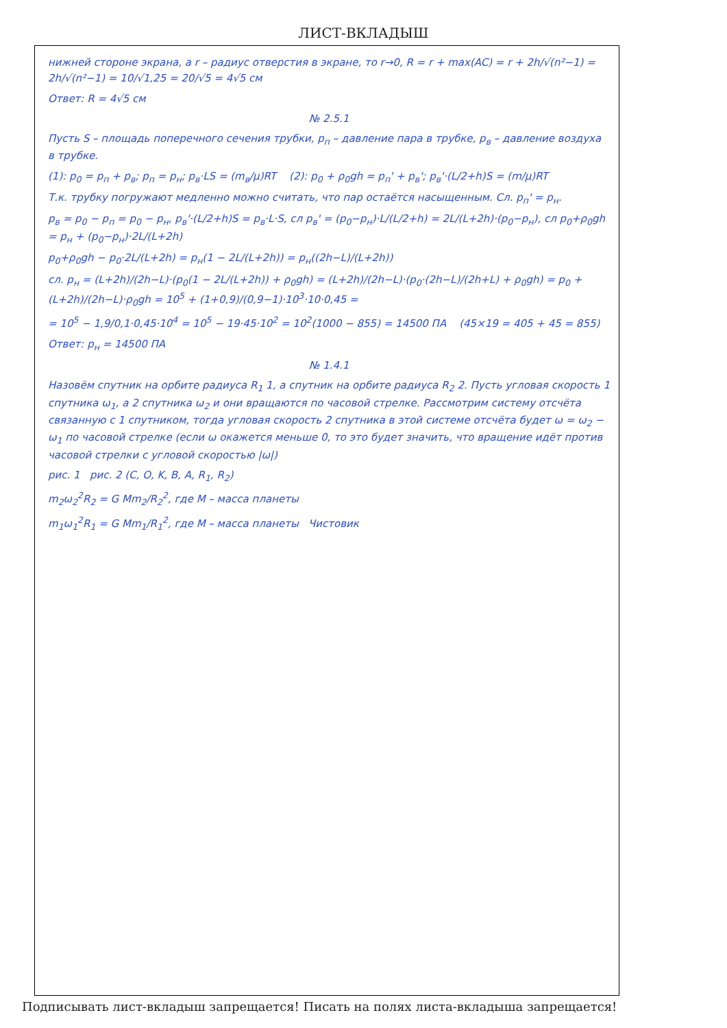ЛИСТ-ВКЛАДЫШ
нижней стороне экрана, а r – радиус отверстия в экране, то r→0, R = r + max(AC) = r + 2h/√(n²−1) = 2h/√(n²−1) = 10/√1,25 = 20/√5 = 4√5 см
Ответ: R = 4√5 см
№ 2.5.1
Пусть S – площадь поперечного сечения трубки, p<sub>п</sub> – давление пара в трубке, p<sub>в</sub> – давление воздуха в трубке.
(1): p<sub>0</sub> = p<sub>п</sub> + p<sub>в</sub>; p<sub>п</sub> = p<sub>н</sub>; p<sub>в</sub>·LS = (m<sub>в</sub>/μ)RT (2): p<sub>0</sub> + ρ<sub>0</sub>gh = p<sub>п</sub>' + p<sub>в</sub>'; p<sub>в</sub>'·(L/2+h)S = (m/μ)RT
Т.к. трубку погружают медленно можно считать, что пар остаётся насыщенным. Сл. p<sub>п</sub>' = p<sub>н</sub>.
p<sub>в</sub> = p<sub>0</sub> − p<sub>п</sub> = p<sub>0</sub> − p<sub>н</sub>, p<sub>в</sub>'·(L/2+h)S = p<sub>в</sub>·L·S, сл p<sub>в</sub>' = (p<sub>0</sub>−p<sub>н</sub>)·L/(L/2+h) = 2L/(L+2h)·(p<sub>0</sub>−p<sub>н</sub>), сл p<sub>0</sub>+ρ<sub>0</sub>gh = p<sub>н</sub> + (p<sub>0</sub>−p<sub>н</sub>)·2L/(L+2h)
p<sub>0</sub>+ρ<sub>0</sub>gh − p<sub>0</sub>·2L/(L+2h) = p<sub>н</sub>(1 − 2L/(L+2h)) = p<sub>н</sub>((2h−L)/(L+2h))
сл. p<sub>н</sub> = (L+2h)/(2h−L)·(p<sub>0</sub>(1 − 2L/(L+2h)) + ρ<sub>0</sub>gh) = (L+2h)/(2h−L)·(p<sub>0</sub>·(2h−L)/(2h+L) + ρ<sub>0</sub>gh) = p<sub>0</sub> + (L+2h)/(2h−L)·ρ<sub>0</sub>gh = 10<sup>5</sup> + (1+0,9)/(0,9−1)·10<sup>3</sup>·10·0,45 =
= 10<sup>5</sup> − 1,9/0,1·0,45·10<sup>4</sup> = 10<sup>5</sup> − 19·45·10<sup>2</sup> = 10<sup>2</sup>(1000 − 855) = 14500 ПА (45×19 = 405 + 45 = 855)
Ответ: p<sub>н</sub> = 14500 ПА
№ 1.4.1
Назовём спутник на орбите радиуса R<sub>1</sub> 1, а спутник на орбите радиуса R<sub>2</sub> 2. Пусть угловая скорость 1 спутника ω<sub>1</sub>, а 2 спутника ω<sub>2</sub> и они вращаются по часовой стрелке. Рассмотрим систему отсчёта связанную с 1 спутником, тогда угловая скорость 2 спутника в этой системе отсчёта будет ω = ω<sub>2</sub> − ω<sub>1</sub> по часовой стрелке (если ω окажется меньше 0, то это будет значить, что вращение идёт против часовой стрелки с угловой скоростью |ω|)
рис. 1 рис. 2 (C, O, K, B, A, R<sub>1</sub>, R<sub>2</sub>)
m<sub>2</sub>ω<sub>2</sub><sup>2</sup>R<sub>2</sub> = G Mm<sub>2</sub>/R<sub>2</sub><sup>2</sup>, где M – масса планеты
m<sub>1</sub>ω<sub>1</sub><sup>2</sup>R<sub>1</sub> = G Mm<sub>1</sub>/R<sub>1</sub><sup>2</sup>, где M – масса планеты Чистовик
Подписывать лист-вкладыш запрещается! Писать на полях листа-вкладыша запрещается!